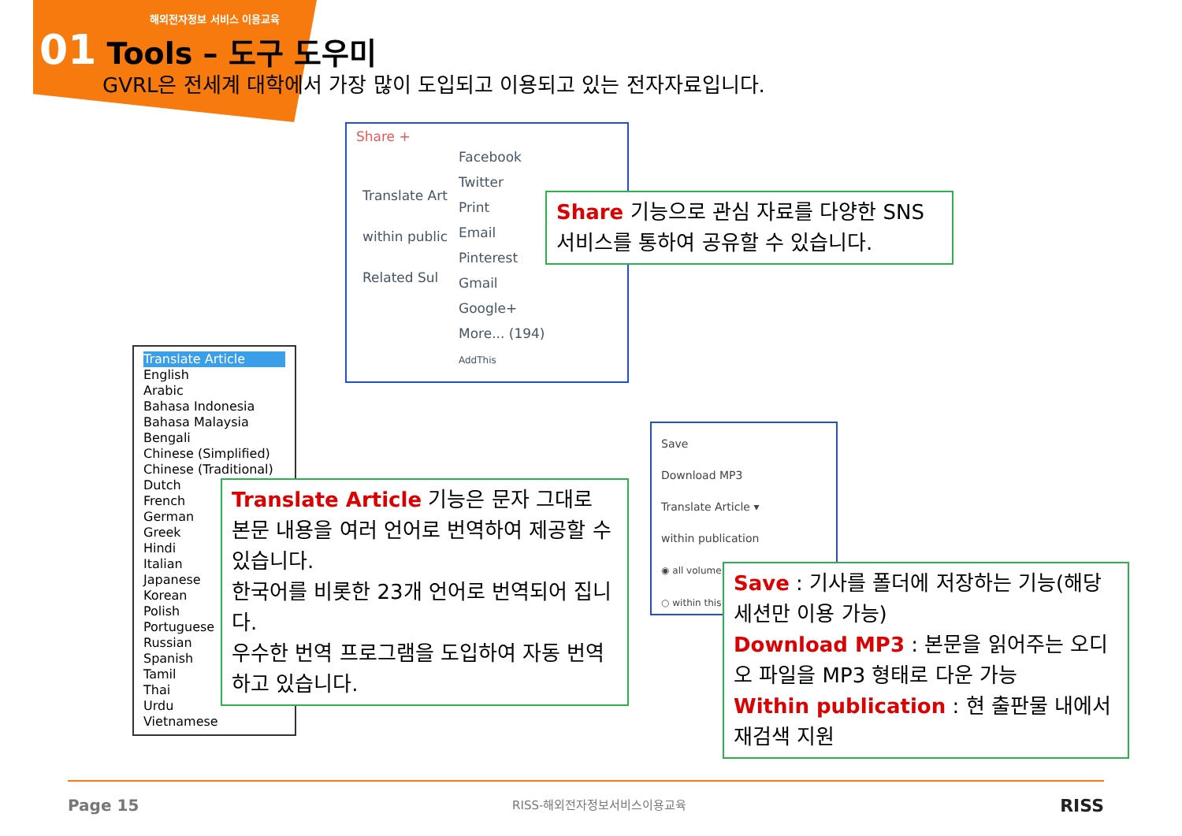해외전자정보 서비스 이용교육
01 Tools – 도구 도우미
GVRL은 전세계 대학에서 가장 많이 도입되고 이용되고 있는 전자자료입니다.
Share +
Facebook
Twitter
Print
Email
Pinterest
Gmail
Google+
More... (194)
AddThis
Translate Art
within public
Related Sul
Share 기능으로 관심 자료를 다양한 SNS 서비스를 통하여 공유할 수 있습니다.
Translate Article
English
Arabic
Bahasa Indonesia
Bahasa Malaysia
Bengali
Chinese (Simplified)
Chinese (Traditional)
Dutch
French
German
Greek
Hindi
Italian
Japanese
Korean
Polish
Portuguese
Russian
Spanish
Tamil
Thai
Urdu
Vietnamese
Translate Article 기능은 문자 그대로 본문 내용을 여러 언어로 번역하여 제공할 수 있습니다.
한국어를 비롯한 23개 언어로 번역되어 집니다.
우수한 번역 프로그램을 도입하여 자동 번역하고 있습니다.
Save
Download MP3
Translate Article ▾
within publication
◉ all volume
○ within this
Save : 기사를 폴더에 저장하는 기능(해당 세션만 이용 가능)
Download MP3 : 본문을 읽어주는 오디오 파일을 MP3 형태로 다운 가능
Within publication : 현 출판물 내에서 재검색 지원
Page 15 RISS-해외전자정보서비스이용교육 RISS